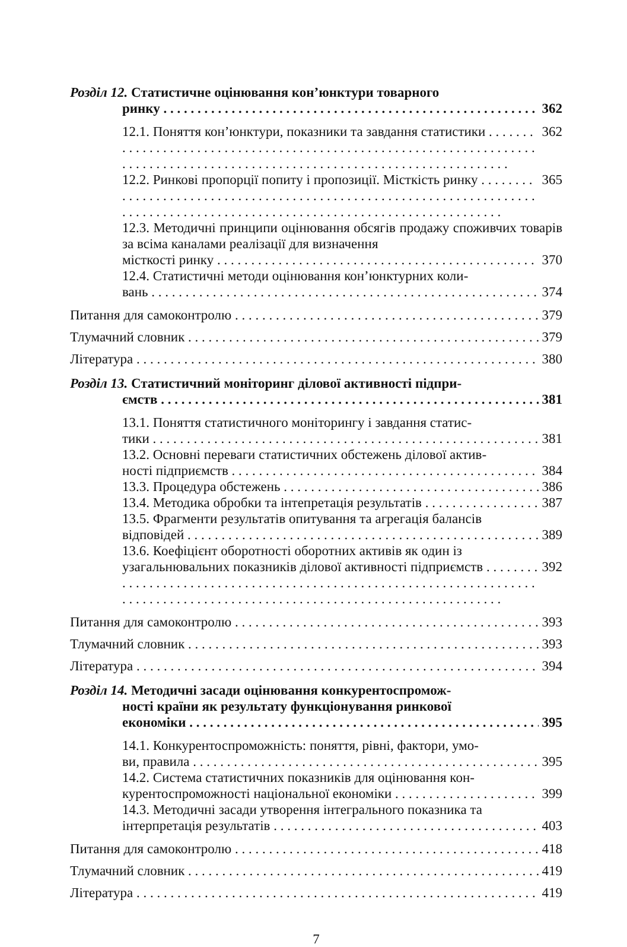Розділ 12. Статистичне оцінювання кон’юнктури товарного
ринку 362
12.1. Поняття кон’юнктури, показники та завдання статистики 362
12.2. Ринкові пропорції попиту і пропозиції. Місткість ринку 365
12.3. Методичні принципи оцінювання обсягів продажу споживчих товарів за всіма каналами реалізації для визначення
місткості ринку 370
12.4. Статистичні методи оцінювання кон’юнктурних коли-
вань 374
Питання для самоконтролю 379
Тлумачний словник 379
Література 380
Розділ 13. Статистичний моніторинг ділової активності підпри-
ємств 381
13.1. Поняття статистичного моніторингу і завдання статис-
тики 381
13.2. Основні переваги статистичних обстежень ділової актив-
ності підприємств 384
13.3. Процедура обстежень 386
13.4. Методика обробки та інтепретація результатів 387
13.5. Фрагменти результатів опитування та агрегація балансів
відповідей 389
13.6. Коефіцієнт оборотності оборотних активів як один із
узагальнювальних показників ділової активності підприємств 392
Питання для самоконтролю 393
Тлумачний словник 393
Література 394
Розділ 14. Методичні засади оцінювання конкурентоспромож-
ності країни як результату функціонування ринкової
економіки 395
14.1. Конкурентоспроможність: поняття, рівні, фактори, умо-
ви, правила 395
14.2. Система статистичних показників для оцінювання кон-
курентоспроможності національної економіки 399
14.3. Методичні засади утворення інтегрального показника та
інтерпретація результатів 403
Питання для самоконтролю 418
Тлумачний словник 419
Література 419
7